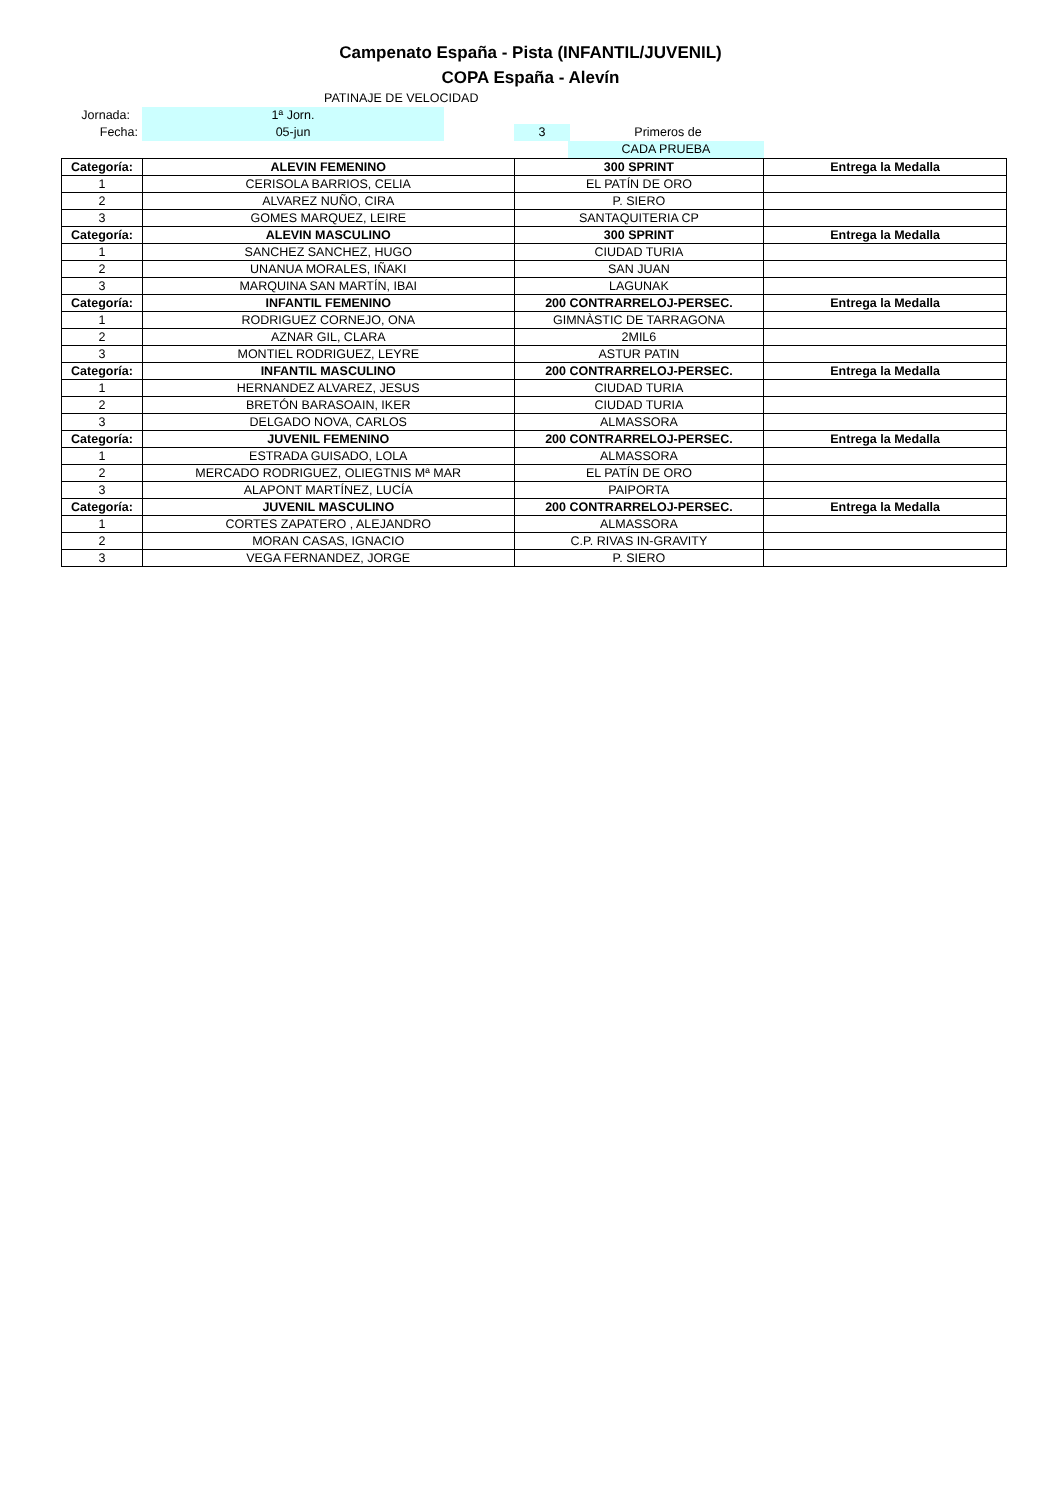Campenato España - Pista (INFANTIL/JUVENIL)
COPA España - Alevín
PATINAJE DE VELOCIDAD
Jornada: 1ª Jorn.
Fecha: 05-jun 3 Primeros de
CADA PRUEBA
| Categoría: | ALEVIN FEMENINO | 300 SPRINT | Entrega la Medalla |
| --- | --- | --- | --- |
| 1 | CERISOLA BARRIOS, CELIA | EL PATÍN DE ORO | |
| 2 | ALVAREZ NUÑO, CIRA | P. SIERO | |
| 3 | GOMES MARQUEZ, LEIRE | SANTAQUITERIA CP | |
| Categoría: | ALEVIN MASCULINO | 300 SPRINT | Entrega la Medalla |
| 1 | SANCHEZ SANCHEZ, HUGO | CIUDAD TURIA | |
| 2 | UNANUA MORALES, IÑAKI | SAN JUAN | |
| 3 | MARQUINA SAN MARTÍN, IBAI | LAGUNAK | |
| Categoría: | INFANTIL FEMENINO | 200 CONTRARRELOJ-PERSEC. | Entrega la Medalla |
| 1 | RODRIGUEZ CORNEJO, ONA | GIMNÀSTIC DE TARRAGONA | |
| 2 | AZNAR GIL, CLARA | 2MIL6 | |
| 3 | MONTIEL RODRIGUEZ, LEYRE | ASTUR PATIN | |
| Categoría: | INFANTIL MASCULINO | 200 CONTRARRELOJ-PERSEC. | Entrega la Medalla |
| 1 | HERNANDEZ ALVAREZ, JESUS | CIUDAD TURIA | |
| 2 | BRETÓN BARASOAIN, IKER | CIUDAD TURIA | |
| 3 | DELGADO NOVA, CARLOS | ALMASSORA | |
| Categoría: | JUVENIL FEMENINO | 200 CONTRARRELOJ-PERSEC. | Entrega la Medalla |
| 1 | ESTRADA GUISADO, LOLA | ALMASSORA | |
| 2 | MERCADO RODRIGUEZ, OLIEGTNIS Mª MAR | EL PATÍN DE ORO | |
| 3 | ALAPONT MARTÍNEZ, LUCÍA | PAIPORTA | |
| Categoría: | JUVENIL MASCULINO | 200 CONTRARRELOJ-PERSEC. | Entrega la Medalla |
| 1 | CORTES ZAPATERO , ALEJANDRO | ALMASSORA | |
| 2 | MORAN CASAS, IGNACIO | C.P. RIVAS IN-GRAVITY | |
| 3 | VEGA FERNANDEZ, JORGE | P. SIERO | |